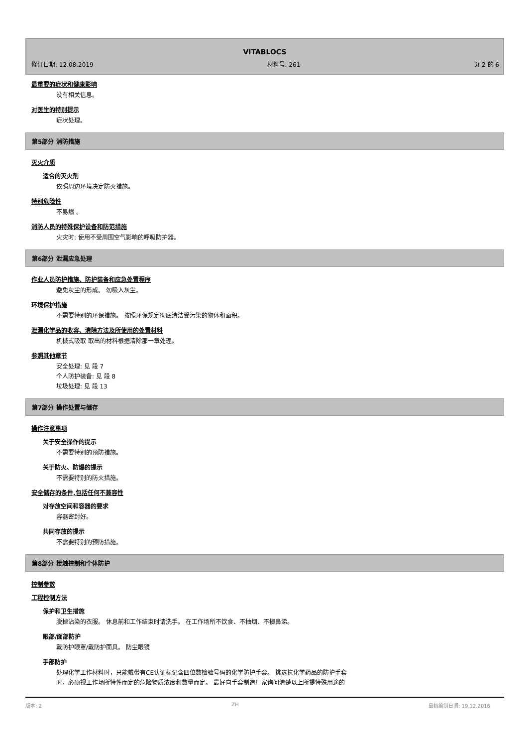VITABLOCS
修订日期: 12.08.2019 材料号: 261 页 2 的 6
最重要的症状和健康影响
没有相关信息。
对医生的特别提示
症状处理。
第5部分 消防措施
灭火介质
适合的灭火剂
依照周边环境决定防火措施。
特别危险性
不易燃 。
消防人员的特殊保护设备和防范措施
火灾时: 使用不受周围空气影响的呼吸防护器。
第6部分 泄漏应急处理
作业人员防护措施、防护装备和应急处置程序
避免灰尘的形成。 勿吸入灰尘。
环境保护措施
不需要特别的环保措施。 按照环保规定彻底清洁受污染的物体和面积。
泄漏化学品的收容、清除方法及所使用的处置材料
机械式吸取 取出的材料根据清除那一章处理。
参照其他章节
安全处理: 见 段 7
个人防护装备: 见 段 8
垃圾处理: 见 段 13
第7部分 操作处置与储存
操作注意事项
关于安全操作的提示
不需要特别的预防措施。
关于防火、防爆的提示
不需要特别的防火措施。
安全储存的条件,包括任何不兼容性
对存放空间和容器的要求
容器密封好。
共同存放的提示
不需要特别的预防措施。
第8部分 接触控制和个体防护
控制参数
工程控制方法
保护和卫生措施
脱掉沾染的衣服。 休息前和工作结束时请洗手。 在工作场所不饮食、不抽烟、不擤鼻涕。
眼部/面部防护
戴防护眼罩/戴防护面具。 防尘眼镜
手部防护
处理化学工作材料时，只能戴带有CE认证标记含四位数检验号码的化学防护手套。 挑选抗化学药品的防护手套
时，必须视工作场所特性而定的危险物质浓度和数量而定。 最好向手套制造厂家询问清楚以上所提特殊用途的
版本: 2 ZH 最初编制日期: 19.12.2016